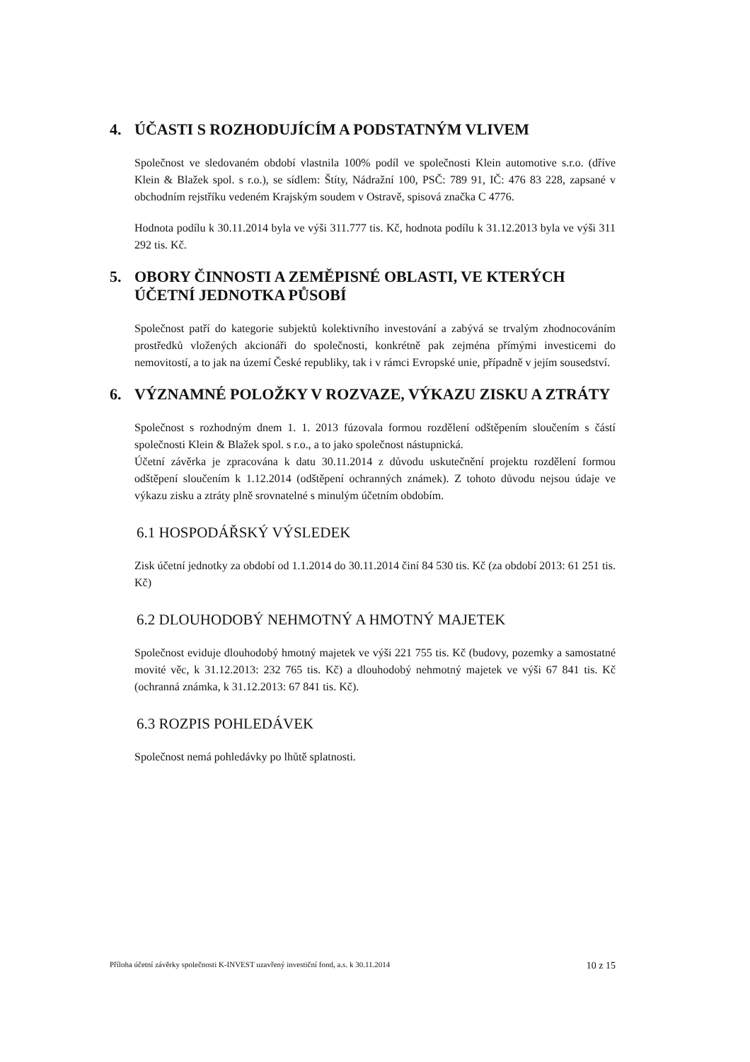4. ÚČASTI S ROZHODUJÍCÍM A PODSTATNÝM VLIVEM
Společnost ve sledovaném období vlastnila 100% podíl ve společnosti Klein automotive s.r.o. (dříve Klein & Blažek spol. s r.o.), se sídlem: Štíty, Nádražní 100, PSČ: 789 91, IČ: 476 83 228, zapsané v obchodním rejstříku vedeném Krajským soudem v Ostravě, spisová značka C 4776.
Hodnota podílu k 30.11.2014 byla ve výši 311.777 tis. Kč, hodnota podílu k 31.12.2013 byla ve výši 311 292 tis. Kč.
5. OBORY ČINNOSTI A ZEMĚPISNÉ OBLASTI, VE KTERÝCH ÚČETNÍ JEDNOTKA PŮSOBÍ
Společnost patří do kategorie subjektů kolektivního investování a zabývá se trvalým zhodnocováním prostředků vložených akcionáři do společnosti, konkrétně pak zejména přímými investicemi do nemovitostí, a to jak na území České republiky, tak i v rámci Evropské unie, případně v jejím sousedství.
6. VÝZNAMNÉ POLOŽKY V ROZVAZE, VÝKAZU ZISKU A ZTRÁTY
Společnost s rozhodným dnem 1. 1. 2013 fúzovala formou rozdělení odštěpením sloučením s částí společnosti Klein & Blažek spol. s r.o., a to jako společnost nástupnická.
Účetní závěrka je zpracována k datu 30.11.2014 z důvodu uskutečnění projektu rozdělení formou odštěpení sloučením k 1.12.2014 (odštěpení ochranných známek). Z tohoto důvodu nejsou údaje ve výkazu zisku a ztráty plně srovnatelné s minulým účetním obdobím.
6.1 HOSPODÁŘSKÝ VÝSLEDEK
Zisk účetní jednotky za období od 1.1.2014 do 30.11.2014 činí 84 530 tis. Kč (za období 2013: 61 251 tis. Kč)
6.2 DLOUHODOBÝ NEHMOTNÝ A HMOTNÝ MAJETEK
Společnost eviduje dlouhodobý hmotný majetek ve výši 221 755 tis. Kč (budovy, pozemky a samostatné movité věc, k 31.12.2013: 232 765 tis. Kč) a dlouhodobý nehmotný majetek ve výši 67 841 tis. Kč (ochranná známka, k 31.12.2013: 67 841 tis. Kč).
6.3 ROZPIS POHLEDÁVEK
Společnost nemá pohledávky po lhůtě splatnosti.
Příloha účetní závěrky společnosti K-INVEST uzavřený investiční fond, a.s. k 30.11.2014 10 z 15